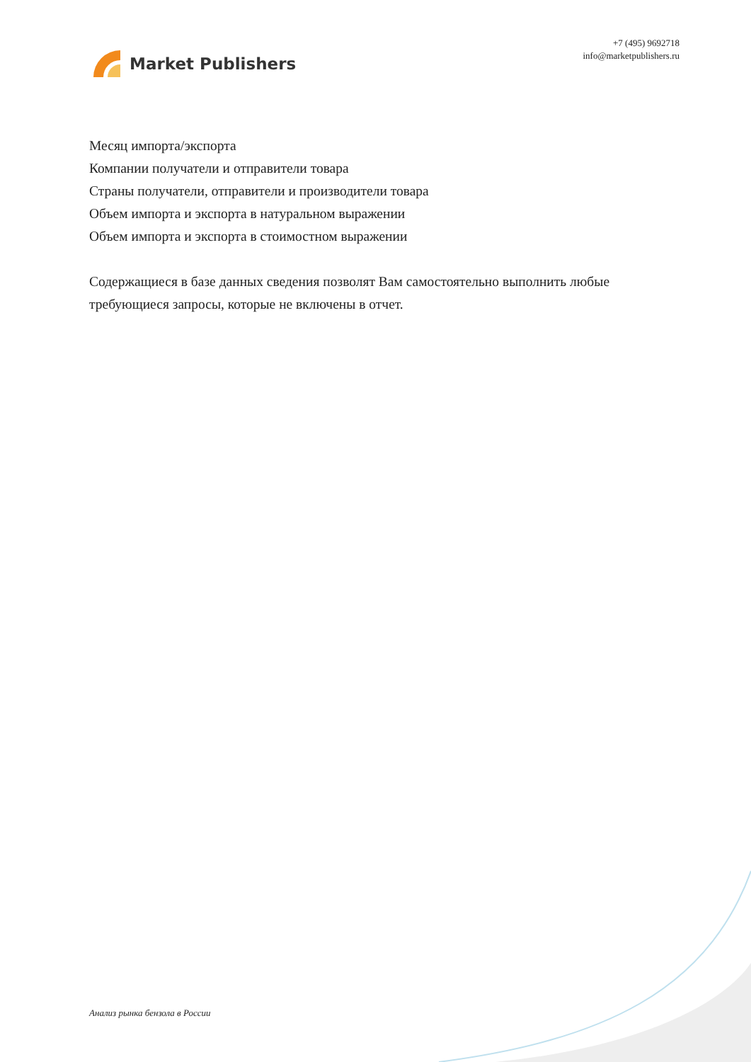Market Publishers
+7 (495) 9692718
info@marketpublishers.ru
Месяц импорта/экспорта
Компании получатели и отправители товара
Страны получатели, отправители и производители товара
Объем импорта и экспорта в натуральном выражении
Объем импорта и экспорта в стоимостном выражении
Содержащиеся в базе данных сведения позволят Вам самостоятельно выполнить любые требующиеся запросы, которые не включены в отчет.
Анализ рынка бензола в России